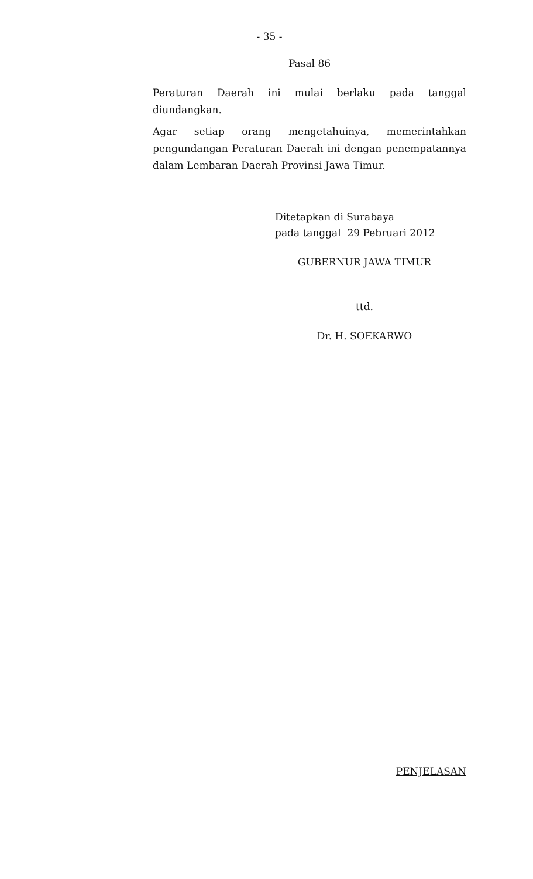- 35 -
Pasal 86
Peraturan Daerah ini mulai berlaku pada tanggal diundangkan.
Agar setiap orang mengetahuinya, memerintahkan pengundangan Peraturan Daerah ini dengan penempatannya dalam Lembaran Daerah Provinsi Jawa Timur.
Ditetapkan di Surabaya
pada tanggal 29 Pebruari 2012
GUBERNUR JAWA TIMUR
ttd.
Dr. H. SOEKARWO
PENJELASAN